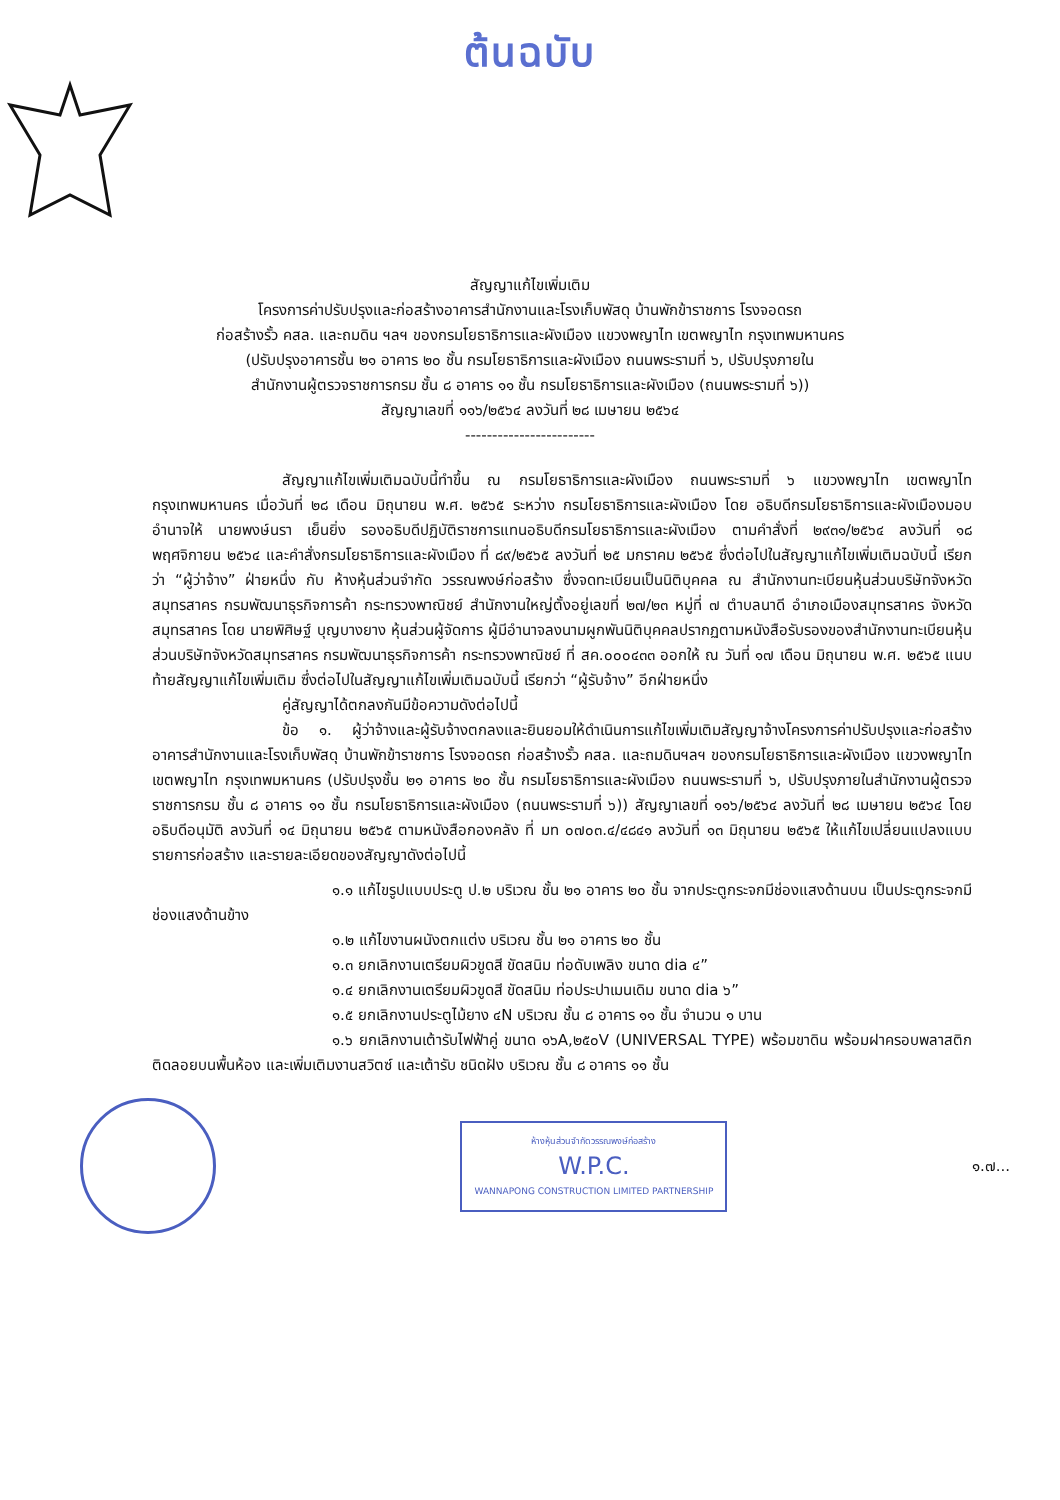ต้นฉบับ
สัญญาแก้ไขเพิ่มเติม
โครงการค่าปรับปรุงและก่อสร้างอาคารสำนักงานและโรงเก็บพัสดุ บ้านพักข้าราชการ โรงจอดรถ
ก่อสร้างรั้ว คสล. และถมดิน ฯลฯ ของกรมโยธาธิการและผังเมือง แขวงพญาไท เขตพญาไท กรุงเทพมหานคร
(ปรับปรุงอาคารชั้น ๒๑ อาคาร ๒๐ ชั้น กรมโยธาธิการและผังเมือง ถนนพระรามที่ ๖, ปรับปรุงภายใน
สำนักงานผู้ตรวจราชการกรม ชั้น ๘ อาคาร ๑๑ ชั้น กรมโยธาธิการและผังเมือง (ถนนพระรามที่ ๖))
สัญญาเลขที่ ๑๑๖/๒๕๖๔ ลงวันที่ ๒๘ เมษายน ๒๕๖๔
------------------------
สัญญาแก้ไขเพิ่มเติมฉบับนี้ทำขึ้น ณ กรมโยธาธิการและผังเมือง ถนนพระรามที่ ๖ แขวงพญาไท เขตพญาไท กรุงเทพมหานคร เมื่อวันที่ ๒๘ เดือน มิถุนายน พ.ศ. ๒๕๖๕ ระหว่าง กรมโยธาธิการและผังเมือง โดย อธิบดีกรมโยธาธิการและผังเมืองมอบอำนาจให้ นายพงษ์นรา เย็นยิ่ง รองอธิบดีปฏิบัติราชการแทนอธิบดีกรมโยธาธิการและผังเมือง ตามคำสั่งที่ ๒๙๓๑/๒๕๖๔ ลงวันที่ ๑๘ พฤศจิกายน ๒๕๖๔ และคำสั่งกรมโยธาธิการและผังเมือง ที่ ๘๙/๒๕๖๕ ลงวันที่ ๒๕ มกราคม ๒๕๖๕ ซึ่งต่อไปในสัญญาแก้ไขเพิ่มเติมฉบับนี้ เรียกว่า “ผู้ว่าจ้าง” ฝ่ายหนึ่ง กับ ห้างหุ้นส่วนจำกัด วรรณพงษ์ก่อสร้าง ซึ่งจดทะเบียนเป็นนิติบุคคล ณ สำนักงานทะเบียนหุ้นส่วนบริษัทจังหวัดสมุทรสาคร กรมพัฒนาธุรกิจการค้า กระทรวงพาณิชย์ สำนักงานใหญ่ตั้งอยู่เลขที่ ๒๗/๒๓ หมู่ที่ ๗ ตำบลนาดี อำเภอเมืองสมุทรสาคร จังหวัดสมุทรสาคร โดย นายพิศิษฐ์ บุญบางยาง หุ้นส่วนผู้จัดการ ผู้มีอำนาจลงนามผูกพันนิติบุคคลปรากฏตามหนังสือรับรองของสำนักงานทะเบียนหุ้นส่วนบริษัทจังหวัดสมุทรสาคร กรมพัฒนาธุรกิจการค้า กระทรวงพาณิชย์ ที่ สค.๐๐๐๔๓๓ ออกให้ ณ วันที่ ๑๗ เดือน มิถุนายน พ.ศ. ๒๕๖๕ แนบท้ายสัญญาแก้ไขเพิ่มเติม ซึ่งต่อไปในสัญญาแก้ไขเพิ่มเติมฉบับนี้ เรียกว่า “ผู้รับจ้าง” อีกฝ่ายหนึ่ง
คู่สัญญาได้ตกลงกันมีข้อความดังต่อไปนี้
ข้อ ๑. ผู้ว่าจ้างและผู้รับจ้างตกลงและยินยอมให้ดำเนินการแก้ไขเพิ่มเติมสัญญาจ้างโครงการค่าปรับปรุงและก่อสร้างอาคารสำนักงานและโรงเก็บพัสดุ บ้านพักข้าราชการ โรงจอดรถ ก่อสร้างรั้ว คสล. และถมดินฯลฯ ของกรมโยธาธิการและผังเมือง แขวงพญาไท เขตพญาไท กรุงเทพมหานคร (ปรับปรุงชั้น ๒๑ อาคาร ๒๐ ชั้น กรมโยธาธิการและผังเมือง ถนนพระรามที่ ๖, ปรับปรุงภายในสำนักงานผู้ตรวจราชการกรม ชั้น ๘ อาคาร ๑๑ ชั้น กรมโยธาธิการและผังเมือง (ถนนพระรามที่ ๖)) สัญญาเลขที่ ๑๑๖/๒๕๖๔ ลงวันที่ ๒๘ เมษายน ๒๕๖๔ โดยอธิบดีอนุมัติ ลงวันที่ ๑๔ มิถุนายน ๒๕๖๕ ตามหนังสือกองคลัง ที่ มท ๐๗๐๓.๔/๔๘๔๑ ลงวันที่ ๑๓ มิถุนายน ๒๕๖๕ ให้แก้ไขเปลี่ยนแปลงแบบ รายการก่อสร้าง และรายละเอียดของสัญญาดังต่อไปนี้
๑.๑ แก้ไขรูปแบบประตู ป.๒ บริเวณ ชั้น ๒๑ อาคาร ๒๐ ชั้น จากประตูกระจกมีช่องแสงด้านบน เป็นประตูกระจกมีช่องแสงด้านข้าง
๑.๒ แก้ไขงานผนังตกแต่ง บริเวณ ชั้น ๒๑ อาคาร ๒๐ ชั้น
๑.๓ ยกเลิกงานเตรียมผิวขูดสี ขัดสนิม ท่อดับเพลิง ขนาด dia ๔”
๑.๔ ยกเลิกงานเตรียมผิวขูดสี ขัดสนิม ท่อประปาเมนเดิม ขนาด dia ๖”
๑.๕ ยกเลิกงานประตูไม้ยาง ๔N บริเวณ ชั้น ๘ อาคาร ๑๑ ชั้น จำนวน ๑ บาน
๑.๖ ยกเลิกงานเต้ารับไฟฟ้าคู่ ขนาด ๑๖A,๒๕๐V (UNIVERSAL TYPE) พร้อมขาดิน พร้อมฝาครอบพลาสติก ติดลอยบนพื้นห้อง และเพิ่มเติมงานสวิตซ์ และเต้ารับ ชนิดฝัง บริเวณ ชั้น ๘ อาคาร ๑๑ ชั้น
ห้างหุ้นส่วนจำกัดวรรณพงษ์ก่อสร้าง
W.P.C.
WANNAPONG CONSTRUCTION LIMITED PARTNERSHIP
๑.๗...